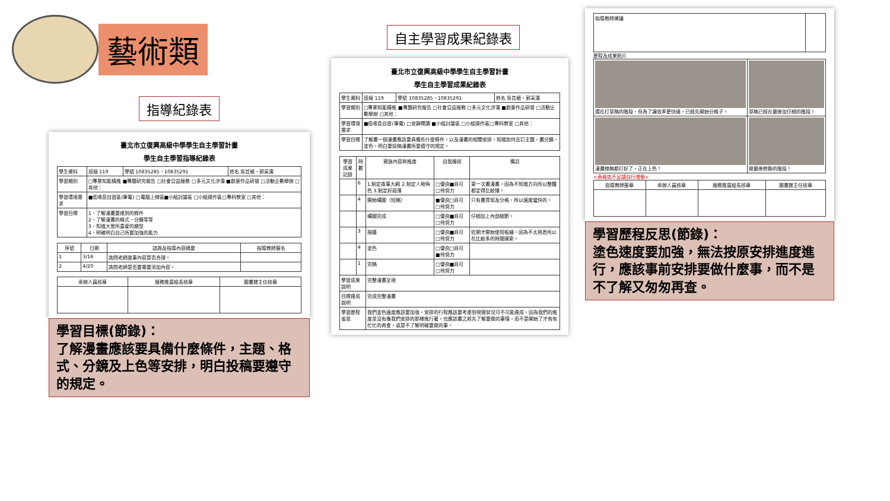藝術類
指導紀錄表
臺北市立復興高級中學學生自主學習計畫
學生自主學習指導紀錄表
| 學生資料 | 班級 119 | 學號 10835285、10835291 | 姓名 吳芸禎、郭采濡 |
| 學習類別 | □專業知能精進 ■專題研究報告 □社會公益服務 □多元文化涉濡 ■創意作品研發 □活動企劃舉辦 □其他： | | |
| 學習環境需求 | ■低噪音自習區(筆電) □電腦上線區■小組討論區 □小組操作區□專科教室 □其他： | | |
| 學習目標 | 1、了解漫畫要達到的條件 2、了解漫畫的格式、分鏡等等 3、知道大眾所喜愛的類型 4、明確明白自己所要加強的能力 | | |
| 序號 | 日期 | 諮詢及指導內容摘要 | 指導教師簽名 |
| --- | --- | --- | --- |
| 1 | 3/16 | 詢問老師故事內容是否合理。 | |
| 2 | 4/20 | 詢問老師是否要需要添加內容。 | |
| 承辦人員核章 | 服務推廣組長核章 | 圖書館主任核章 |
| --- | --- | --- |
學習目標(節錄)：
了解漫畫應該要具備什麼條件，主題、格式、分鏡及上色等安排，明白投稿要遵守的規定。
自主學習成果紀錄表
臺北市立復興高級中學學生自主學習計畫
學生自主學習成果紀錄表
| 學生資料 | 班級 119 | 學號 10835285、10835291 | 姓名 吳芸禎、郭采濡 |
| 學習類別 | □專業知能精進 ■專題研究報告 □社會公益服務 □多元文化涉濡 ■創意作品研發 □活動企劃舉辦 □其他： | | |
| 學習環境需求 | ■低噪音自習(筆電) □安靜閱讀 ■小組討論區 □小組操作區□專科教室 □其他： | | |
| 學習目標 | 了解畫一個漫畫應該要具備些什麼條件，以及漫畫的相關安排。知道如何去訂主題，畫分鏡，塗色。明白要投稿漫畫所要遵守的規定。 | | |
| 學習成果記錄 | 時數 | 實施內容與進度 | 自我檢核 | 備註 |
| --- | --- | --- | --- | --- |
| | 6 | 1.制定故事大綱 2.制定人物角色 3.制定好段落 | □優良■尚可 □待努力 | 第一次畫漫畫，因為不知道方向所以整體都定得比較慢。 |
| | 4 | 開始構圖（短稿） | ■優良□尚可 □待努力 | 只有畫骨架及分格，所以速度蠻快的。 |
| | | 構圖完成 | □優良■尚可 □待努力 | 仔細加上內部細節。 |
| | 3 | 描邊 | □優良■尚可 □待努力 | 近期才開始使用板繪，因為不太熟悉所以花比較多的時間摸索。 |
| | 4 | 塗色 | □優良□尚可 ■待努力 | |
| | 1 | 完稿 | □優良■尚可 □待努力 | |
| 學習成果說明 | | 完整漫畫呈現 | | |
| 目標達成說明 | | 完成完整漫畫 | | |
| 學習歷程省思 | | 我們塗色速度應該要加強，安排的行程應該要考慮到現實狀況可不可能達成，因為我們的進度並沒有像我們安排的那樣進行著。也應該畫之前先了解要做的事情，而不是開始了才匆匆忙忙的再查，或是不了解明確要做的事。 | | |
| 指導教師建議 | |
歷程及成果照片
| 還在打草稿的階段，但為了讓效率更快速，已經先開始分格子。 | 草稿已經在最後加仔細的階段！ |
| 漫畫線稿都打好了，正在上色！ | 做最後修飾的階段！ |
<表格如不足請自行增刪>
| 指導教師簽章 | 承辦人員核章 | 服務推廣組長核章 | 圖書館主任核章 |
| --- | --- | --- | --- |
學習歷程反思(節錄)：
塗色速度要加強，無法按原安排進度進行，應該事前安排要做什麼事，而不是不了解又匆匆再查。